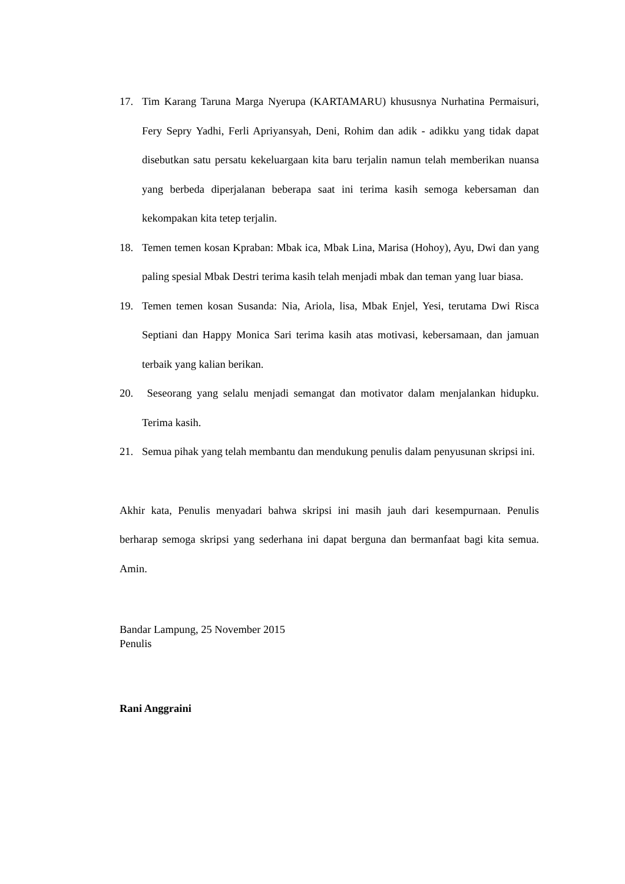17. Tim Karang Taruna Marga Nyerupa (KARTAMARU) khususnya Nurhatina Permaisuri, Fery Sepry Yadhi, Ferli Apriyansyah, Deni, Rohim dan adik - adikku yang tidak dapat disebutkan satu persatu kekeluargaan kita baru terjalin namun telah memberikan nuansa yang berbeda diperjalanan beberapa saat ini terima kasih semoga kebersaman dan kekompakan kita tetep terjalin.
18. Temen temen kosan Kpraban: Mbak ica, Mbak Lina, Marisa (Hohoy), Ayu, Dwi dan yang paling spesial Mbak Destri terima kasih telah menjadi mbak dan teman yang luar biasa.
19. Temen temen kosan Susanda: Nia, Ariola, lisa, Mbak Enjel, Yesi, terutama Dwi Risca Septiani dan Happy Monica Sari terima kasih atas motivasi, kebersamaan, dan jamuan terbaik yang kalian berikan.
20. Seseorang yang selalu menjadi semangat dan motivator dalam menjalankan hidupku. Terima kasih.
21. Semua pihak yang telah membantu dan mendukung penulis dalam penyusunan skripsi ini.
Akhir kata, Penulis menyadari bahwa skripsi ini masih jauh dari kesempurnaan. Penulis berharap semoga skripsi yang sederhana ini dapat berguna dan bermanfaat bagi kita semua. Amin.
Bandar Lampung, 25 November 2015
Penulis
Rani Anggraini